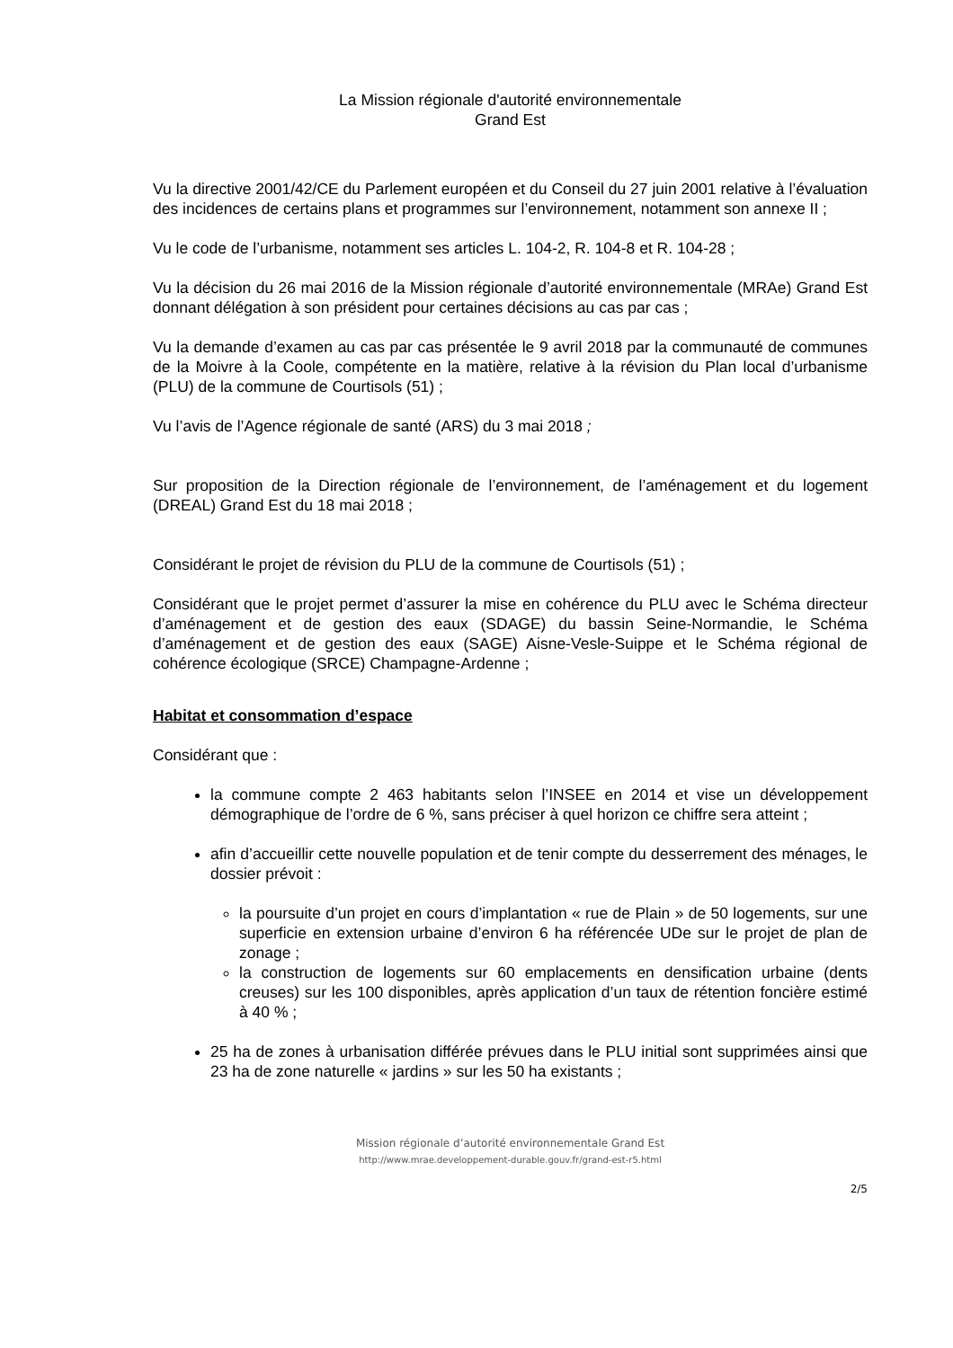La Mission régionale d'autorité environnementale
Grand Est
Vu la directive 2001/42/CE du Parlement européen et du Conseil du 27 juin 2001 relative à l’évaluation des incidences de certains plans et programmes sur l’environnement, notamment son annexe II ;
Vu le code de l’urbanisme, notamment ses articles L. 104-2, R. 104-8 et R. 104-28 ;
Vu la décision du 26 mai 2016 de la Mission régionale d’autorité environnementale (MRAe) Grand Est donnant délégation à son président pour certaines décisions au cas par cas ;
Vu la demande d’examen au cas par cas présentée le 9 avril 2018 par la communauté de communes de la Moivre à la Coole, compétente en la matière, relative à la révision du Plan local d’urbanisme (PLU) de la commune de Courtisols (51) ;
Vu l’avis de l’Agence régionale de santé (ARS) du 3 mai 2018 ;
Sur proposition de la Direction régionale de l’environnement, de l’aménagement et du logement (DREAL) Grand Est du 18 mai 2018 ;
Considérant le projet de révision du PLU de la commune de Courtisols (51) ;
Considérant que le projet permet d’assurer la mise en cohérence du PLU avec le Schéma directeur d’aménagement et de gestion des eaux (SDAGE) du bassin Seine-Normandie, le Schéma d’aménagement et de gestion des eaux (SAGE) Aisne-Vesle-Suippe et le Schéma régional de cohérence écologique (SRCE) Champagne-Ardenne ;
Habitat et consommation d’espace
Considérant que :
la commune compte 2 463 habitants selon l’INSEE en 2014 et vise un développement démographique de l’ordre de 6 %, sans préciser à quel horizon ce chiffre sera atteint ;
afin d’accueillir cette nouvelle population et de tenir compte du desserrement des ménages, le dossier prévoit :
la poursuite d’un projet en cours d’implantation « rue de Plain » de 50 logements, sur une superficie en extension urbaine d’environ 6 ha référencée UDe sur le projet de plan de zonage ;
la construction de logements sur 60 emplacements en densification urbaine (dents creuses) sur les 100 disponibles, après application d’un taux de rétention foncière estimé à 40 % ;
25 ha de zones à urbanisation différée prévues dans le PLU initial sont supprimées ainsi que 23 ha de zone naturelle « jardins » sur les 50 ha existants ;
Mission régionale d’autorité environnementale Grand Est
http://www.mrae.developpement-durable.gouv.fr/grand-est-r5.html
2/5